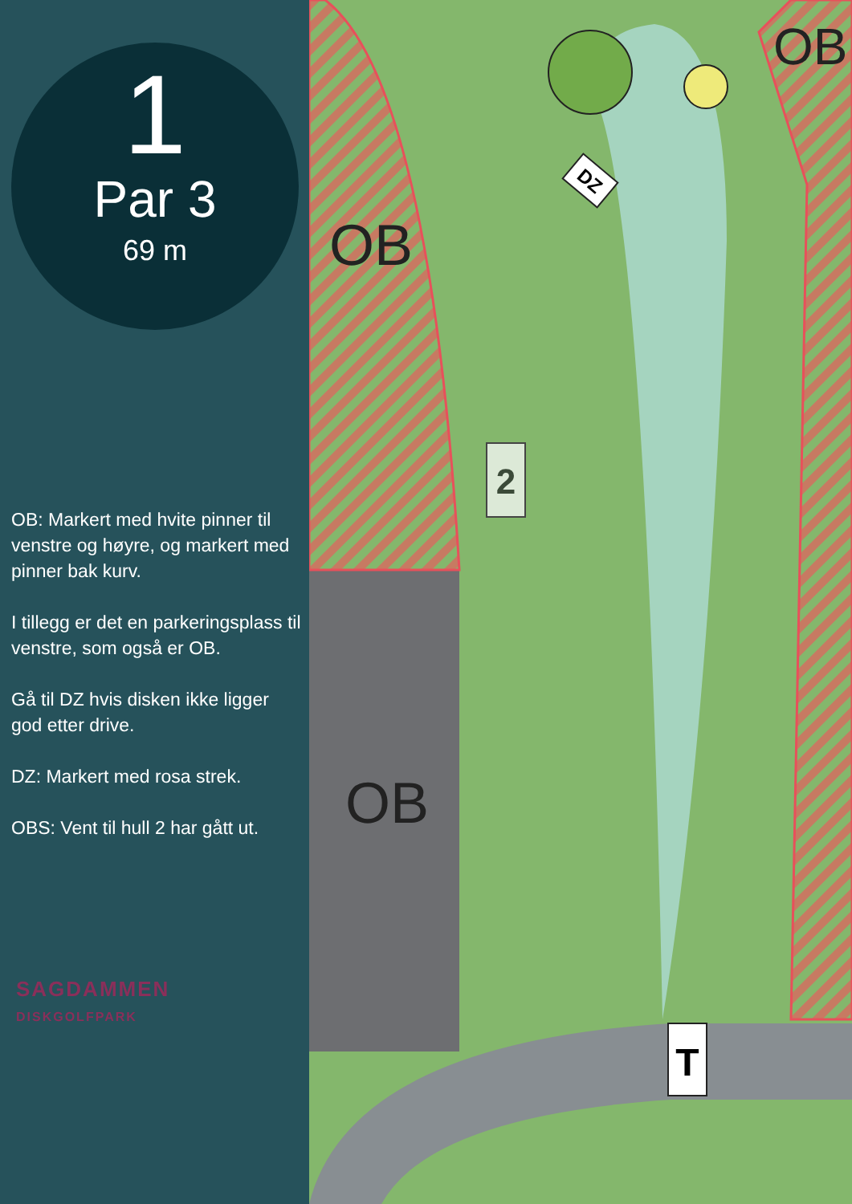1
Par 3
69 m
OB: Markert med hvite pinner til venstre og høyre, og markert med pinner bak kurv.
I tillegg er det en parkeringsplass til venstre, som også er OB.
Gå til DZ hvis disken ikke ligger god etter drive.
DZ: Markert med rosa strek.
OBS: Vent til hull 2 har gått ut.
SAGDAMMEN
DISKGOLFPARK
2
T
OB
OB
OB
DZ